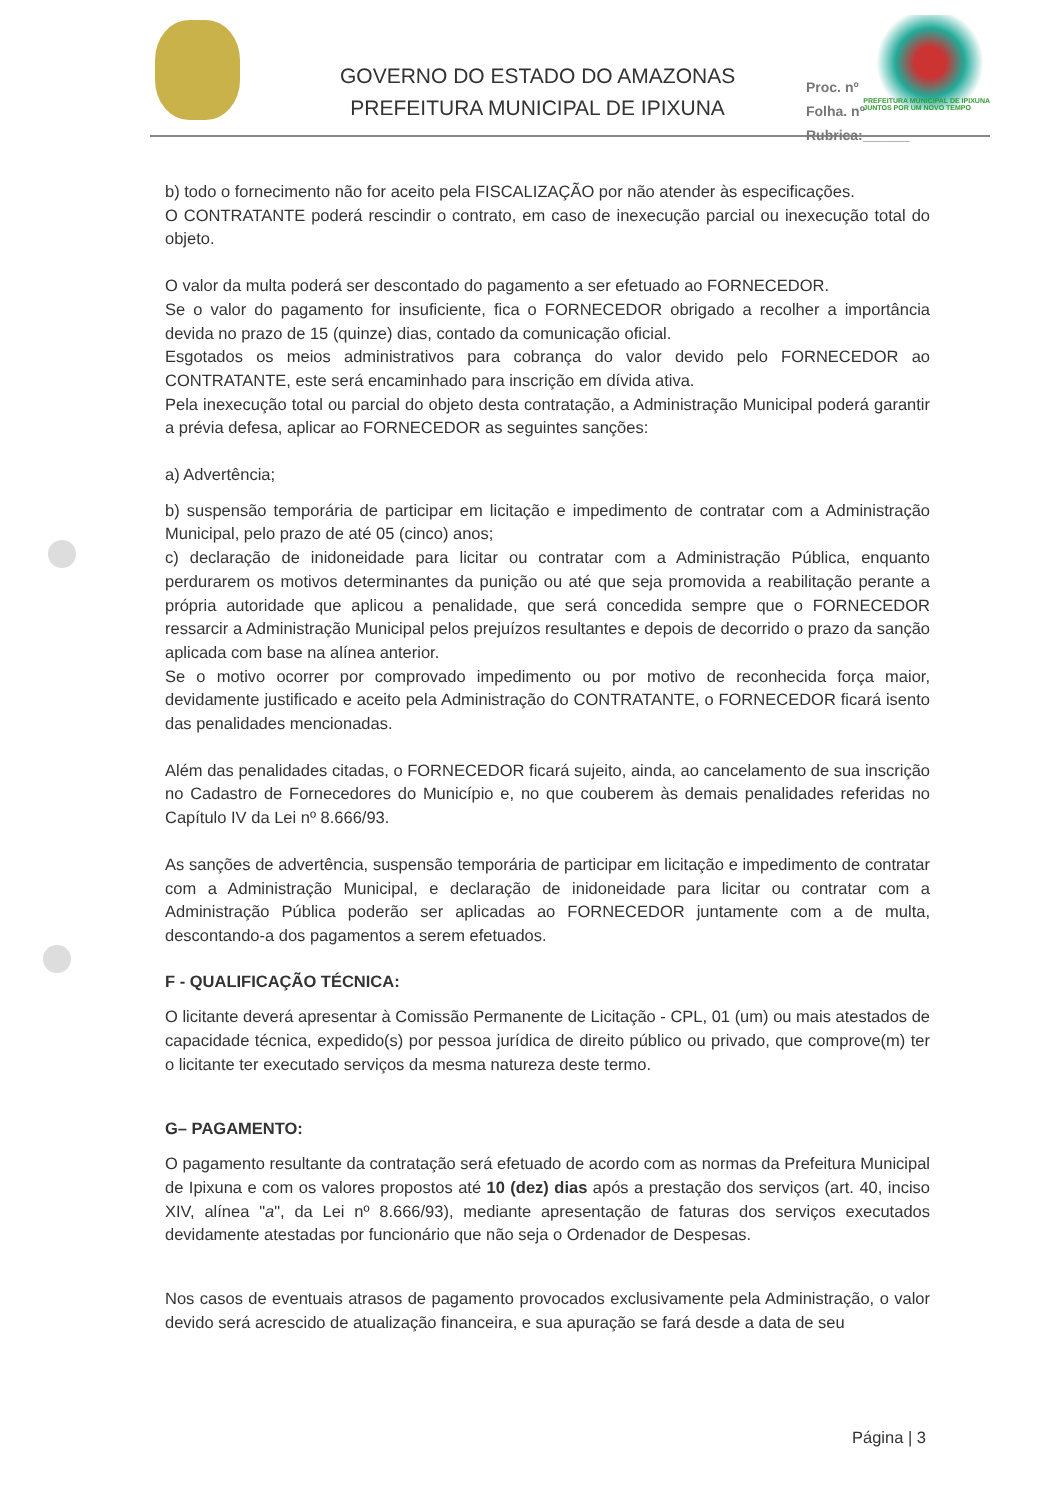GOVERNO DO ESTADO DO AMAZONAS
PREFEITURA MUNICIPAL DE IPIXUNA
Proc. nº
Folha. nº
Rubrica:______
PREFEITURA MUNICIPAL DE IPIXUNA
JUNTOS POR UM NOVO TEMPO
b) todo o fornecimento não for aceito pela FISCALIZAÇÃO por não atender às especificações.
O CONTRATANTE poderá rescindir o contrato, em caso de inexecução parcial ou inexecução total do objeto.
O valor da multa poderá ser descontado do pagamento a ser efetuado ao FORNECEDOR.
Se o valor do pagamento for insuficiente, fica o FORNECEDOR obrigado a recolher a importância devida no prazo de 15 (quinze) dias, contado da comunicação oficial.
Esgotados os meios administrativos para cobrança do valor devido pelo FORNECEDOR ao CONTRATANTE, este será encaminhado para inscrição em dívida ativa.
Pela inexecução total ou parcial do objeto desta contratação, a Administração Municipal poderá garantir a prévia defesa, aplicar ao FORNECEDOR as seguintes sanções:
a) Advertência;
b) suspensão temporária de participar em licitação e impedimento de contratar com a Administração Municipal, pelo prazo de até 05 (cinco) anos;
c) declaração de inidoneidade para licitar ou contratar com a Administração Pública, enquanto perdurarem os motivos determinantes da punição ou até que seja promovida a reabilitação perante a própria autoridade que aplicou a penalidade, que será concedida sempre que o FORNECEDOR ressarcir a Administração Municipal pelos prejuízos resultantes e depois de decorrido o prazo da sanção aplicada com base na alínea anterior.
Se o motivo ocorrer por comprovado impedimento ou por motivo de reconhecida força maior, devidamente justificado e aceito pela Administração do CONTRATANTE, o FORNECEDOR ficará isento das penalidades mencionadas.
Além das penalidades citadas, o FORNECEDOR ficará sujeito, ainda, ao cancelamento de sua inscrição no Cadastro de Fornecedores do Município e, no que couberem às demais penalidades referidas no Capítulo IV da Lei nº 8.666/93.
As sanções de advertência, suspensão temporária de participar em licitação e impedimento de contratar com a Administração Municipal, e declaração de inidoneidade para licitar ou contratar com a Administração Pública poderão ser aplicadas ao FORNECEDOR juntamente com a de multa, descontando-a dos pagamentos a serem efetuados.
F - QUALIFICAÇÃO TÉCNICA:
O licitante deverá apresentar à Comissão Permanente de Licitação - CPL, 01 (um) ou mais atestados de capacidade técnica, expedido(s) por pessoa jurídica de direito público ou privado, que comprove(m) ter o licitante ter executado serviços da mesma natureza deste termo.
G– PAGAMENTO:
O pagamento resultante da contratação será efetuado de acordo com as normas da Prefeitura Municipal de Ipixuna e com os valores propostos até 10 (dez) dias após a prestação dos serviços (art. 40, inciso XIV, alínea "a", da Lei nº 8.666/93), mediante apresentação de faturas dos serviços executados devidamente atestadas por funcionário que não seja o Ordenador de Despesas.
Nos casos de eventuais atrasos de pagamento provocados exclusivamente pela Administração, o valor devido será acrescido de atualização financeira, e sua apuração se fará desde a data de seu
Página | 3